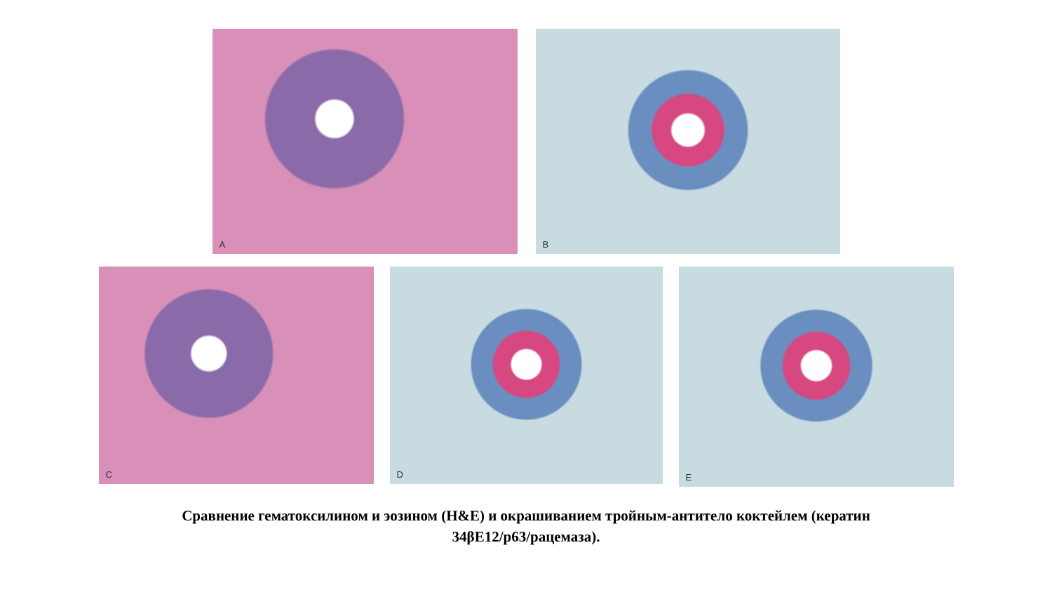A
B
C
D
E
Сравнение гематоксилином и эозином (H&E) и окрашиванием тройным-антитело коктейлем (кератин
34βE12/p63/рацемаза).